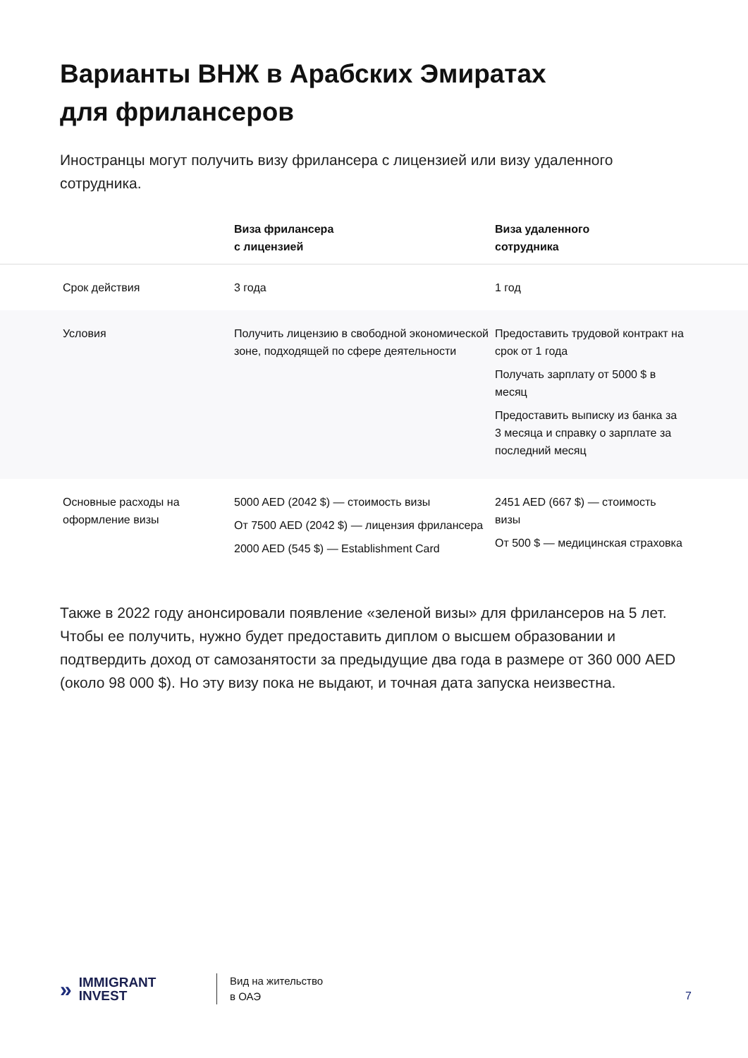Варианты ВНЖ в Арабских Эмиратах
для фрилансеров
Иностранцы могут получить визу фрилансера с лицензией или визу удаленного сотрудника.
| | Виза фрилансера с лицензией | Виза удаленного сотрудника |
| --- | --- | --- |
| Срок действия | 3 года | 1 год |
| Условия | Получить лицензию в свободной экономической зоне, подходящей по сфере деятельности | Предоставить трудовой контракт на срок от 1 года Получать зарплату от 5000 $ в месяц Предоставить выписку из банка за 3 месяца и справку о зарплате за последний месяц |
| Основные расходы на оформление визы | 5000 AED (2042 $) — стоимость визы От 7500 AED (2042 $) — лицензия фрилансера 2000 AED (545 $) — Establishment Card | 2451 AED (667 $) — стоимость визы От 500 $ — медицинская страховка |
Также в 2022 году анонсировали появление «зеленой визы» для фрилансеров на 5 лет. Чтобы ее получить, нужно будет предоставить диплом о высшем образовании и подтвердить доход от самозанятости за предыдущие два года в размере от 360 000 AED (около 98 000 $). Но эту визу пока не выдают, и точная дата запуска неизвестна.
» IMMIGRANT
INVEST
Вид на жительство
в ОАЭ
7